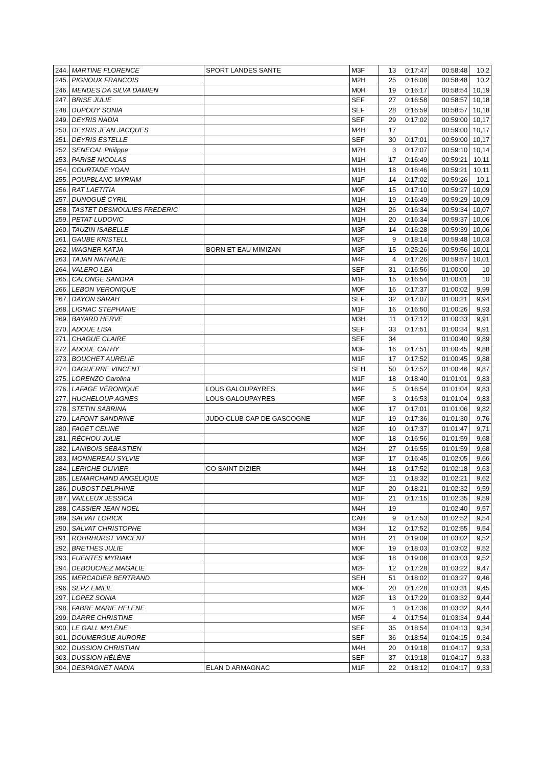| 244. | MARTINE FLORENCE | SPORT LANDES SANTE | M3F | 13 | 0:17:47 | 00:58:48 | 10,2 |
| 245. | PIGNOUX FRANCOIS | | M2H | 25 | 0:16:08 | 00:58:48 | 10,2 |
| 246. | MENDES DA SILVA DAMIEN | | M0H | 19 | 0:16:17 | 00:58:54 | 10,19 |
| 247. | BRISE JULIE | | SEF | 27 | 0:16:58 | 00:58:57 | 10,18 |
| 248. | DUPOUY SONIA | | SEF | 28 | 0:16:59 | 00:58:57 | 10,18 |
| 249. | DEYRIS NADIA | | SEF | 29 | 0:17:02 | 00:59:00 | 10,17 |
| 250. | DEYRIS JEAN JACQUES | | M4H | 17 | | 00:59:00 | 10,17 |
| 251. | DEYRIS ESTELLE | | SEF | 30 | 0:17:01 | 00:59:00 | 10,17 |
| 252. | SENECAL Philippe | | M7H | 3 | 0:17:07 | 00:59:10 | 10,14 |
| 253. | PARISE NICOLAS | | M1H | 17 | 0:16:49 | 00:59:21 | 10,11 |
| 254. | COURTADE YOAN | | M1H | 18 | 0:16:46 | 00:59:21 | 10,11 |
| 255. | POUPBLANC MYRIAM | | M1F | 14 | 0:17:02 | 00:59:26 | 10,1 |
| 256. | RAT LAETITIA | | M0F | 15 | 0:17:10 | 00:59:27 | 10,09 |
| 257. | DUNOGUÉ CYRIL | | M1H | 19 | 0:16:49 | 00:59:29 | 10,09 |
| 258. | TASTET DESMOULIES FREDERIC | | M2H | 26 | 0:16:34 | 00:59:34 | 10,07 |
| 259. | PETAT LUDOVIC | | M1H | 20 | 0:16:34 | 00:59:37 | 10,06 |
| 260. | TAUZIN ISABELLE | | M3F | 14 | 0:16:28 | 00:59:39 | 10,06 |
| 261. | GAUBE KRISTELL | | M2F | 9 | 0:18:14 | 00:59:48 | 10,03 |
| 262. | WAGNER KATJA | BORN ET EAU MIMIZAN | M3F | 15 | 0:25:26 | 00:59:56 | 10,01 |
| 263. | TAJAN NATHALIE | | M4F | 4 | 0:17:26 | 00:59:57 | 10,01 |
| 264. | VALERO LEA | | SEF | 31 | 0:16:56 | 01:00:00 | 10 |
| 265. | CALONGE SANDRA | | M1F | 15 | 0:16:54 | 01:00:01 | 10 |
| 266. | LEBON VERONIQUE | | M0F | 16 | 0:17:37 | 01:00:02 | 9,99 |
| 267. | DAYON SARAH | | SEF | 32 | 0:17:07 | 01:00:21 | 9,94 |
| 268. | LIGNAC STEPHANIE | | M1F | 16 | 0:16:50 | 01:00:26 | 9,93 |
| 269. | BAYARD HERVE | | M3H | 11 | 0:17:12 | 01:00:33 | 9,91 |
| 270. | ADOUE LISA | | SEF | 33 | 0:17:51 | 01:00:34 | 9,91 |
| 271. | CHAGUE CLAIRE | | SEF | 34 | | 01:00:40 | 9,89 |
| 272. | ADOUE CATHY | | M3F | 16 | 0:17:51 | 01:00:45 | 9,88 |
| 273. | BOUCHET AURELIE | | M1F | 17 | 0:17:52 | 01:00:45 | 9,88 |
| 274. | DAGUERRE VINCENT | | SEH | 50 | 0:17:52 | 01:00:46 | 9,87 |
| 275. | LORENZO Carolina | | M1F | 18 | 0:18:40 | 01:01:01 | 9,83 |
| 276. | LAFAGE VÉRONIQUE | LOUS GALOUPAYRES | M4F | 5 | 0:16:54 | 01:01:04 | 9,83 |
| 277. | HUCHELOUP AGNES | LOUS GALOUPAYRES | M5F | 3 | 0:16:53 | 01:01:04 | 9,83 |
| 278. | STETIN SABRINA | | M0F | 17 | 0:17:01 | 01:01:06 | 9,82 |
| 279. | LAFONT SANDRINE | JUDO CLUB CAP DE GASCOGNE | M1F | 19 | 0:17:36 | 01:01:30 | 9,76 |
| 280. | FAGET CELINE | | M2F | 10 | 0:17:37 | 01:01:47 | 9,71 |
| 281. | RÉCHOU JULIE | | M0F | 18 | 0:16:56 | 01:01:59 | 9,68 |
| 282. | LANIBOIS SEBASTIEN | | M2H | 27 | 0:16:55 | 01:01:59 | 9,68 |
| 283. | MONNEREAU SYLVIE | | M3F | 17 | 0:16:45 | 01:02:05 | 9,66 |
| 284. | LERICHE OLIVIER | CO SAINT DIZIER | M4H | 18 | 0:17:52 | 01:02:18 | 9,63 |
| 285. | LEMARCHAND ANGÉLIQUE | | M2F | 11 | 0:18:32 | 01:02:21 | 9,62 |
| 286. | DUBOST DELPHINE | | M1F | 20 | 0:18:21 | 01:02:32 | 9,59 |
| 287. | VAILLEUX JESSICA | | M1F | 21 | 0:17:15 | 01:02:35 | 9,59 |
| 288. | CASSIER JEAN NOEL | | M4H | 19 | | 01:02:40 | 9,57 |
| 289. | SALVAT LORICK | | CAH | 9 | 0:17:53 | 01:02:52 | 9,54 |
| 290. | SALVAT CHRISTOPHE | | M3H | 12 | 0:17:52 | 01:02:55 | 9,54 |
| 291. | ROHRHURST VINCENT | | M1H | 21 | 0:19:09 | 01:03:02 | 9,52 |
| 292. | BRETHES JULIE | | M0F | 19 | 0:18:03 | 01:03:02 | 9,52 |
| 293. | FUENTES MYRIAM | | M3F | 18 | 0:19:08 | 01:03:03 | 9,52 |
| 294. | DEBOUCHEZ MAGALIE | | M2F | 12 | 0:17:28 | 01:03:22 | 9,47 |
| 295. | MERCADIER BERTRAND | | SEH | 51 | 0:18:02 | 01:03:27 | 9,46 |
| 296. | SEPZ EMILIE | | M0F | 20 | 0:17:28 | 01:03:31 | 9,45 |
| 297. | LOPEZ SONIA | | M2F | 13 | 0:17:29 | 01:03:32 | 9,44 |
| 298. | FABRE MARIE HELENE | | M7F | 1 | 0:17:36 | 01:03:32 | 9,44 |
| 299. | DARRE CHRISTINE | | M5F | 4 | 0:17:54 | 01:03:34 | 9,44 |
| 300. | LE GALL MYLÈNE | | SEF | 35 | 0:18:54 | 01:04:13 | 9,34 |
| 301. | DOUMERGUE AURORE | | SEF | 36 | 0:18:54 | 01:04:15 | 9,34 |
| 302. | DUSSION CHRISTIAN | | M4H | 20 | 0:19:18 | 01:04:17 | 9,33 |
| 303. | DUSSION HÉLÈNE | | SEF | 37 | 0:19:18 | 01:04:17 | 9,33 |
| 304. | DESPAGNET NADIA | ELAN D ARMAGNAC | M1F | 22 | 0:18:12 | 01:04:17 | 9,33 |